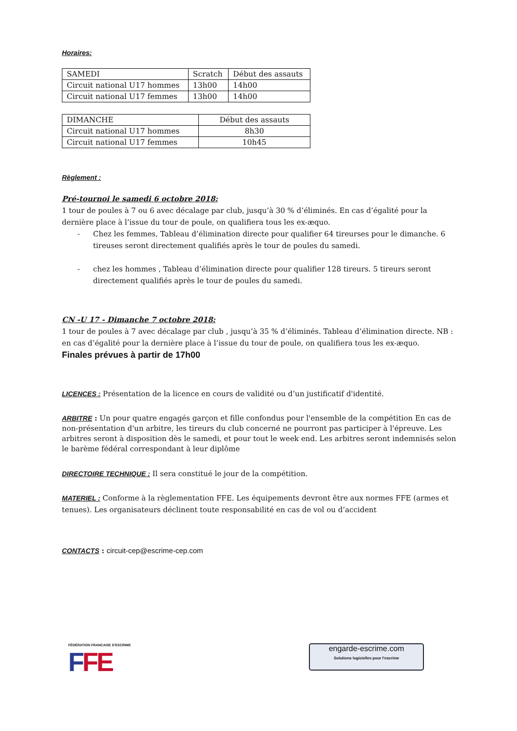Horaires:
| SAMEDI | Scratch | Début des assauts |
| Circuit national U17 hommes | 13h00 | 14h00 |
| Circuit national U17 femmes | 13h00 | 14h00 |
| DIMANCHE | Début des assauts |
| Circuit national U17 hommes | 8h30 |
| Circuit national U17 femmes | 10h45 |
Règlement :
Pré-tournoi le samedi 6 octobre 2018:
1 tour de poules à 7 ou 6 avec décalage par club, jusqu’à 30 % d’éliminés. En cas d’égalité pour la dernière place à l’issue du tour de poule, on qualifiera tous les ex-æquo.
- Chez les femmes, Tableau d’élimination directe pour qualifier 64 tireurses pour le dimanche. 6 tireuses seront directement qualifiés après le tour de poules du samedi.
- chez les hommes , Tableau d’élimination directe pour qualifier 128 tireurs. 5 tireurs seront directement qualifiés après le tour de poules du samedi.
CN -U 17 - Dimanche 7 octobre 2018:
1 tour de poules à 7 avec décalage par club , jusqu’à 35 % d’éliminés. Tableau d’élimination directe. NB : en cas d’égalité pour la dernière place à l’issue du tour de poule, on qualifiera tous les ex-æquo.
Finales prévues à partir de 17h00
LICENCES : Présentation de la licence en cours de validité ou d’un justificatif d'identité.
ARBITRE : Un pour quatre engagés garçon et fille confondus pour l'ensemble de la compétition En cas de non-présentation d'un arbitre, les tireurs du club concerné ne pourront pas participer à l'épreuve. Les arbitres seront à disposition dès le samedi, et pour tout le week end. Les arbitres seront indemnisés selon le barème fédéral correspondant à leur diplôme
DIRECTOIRE TECHNIQUE : Il sera constitué le jour de la compétition.
MATERIEL : Conforme à la règlementation FFE. Les équipements devront être aux normes FFE (armes et tenues). Les organisateurs déclinent toute responsabilité en cas de vol ou d’accident
CONTACTS : circuit-cep@escrime-cep.com
FÉDÉRATION FRANCAISE D'ESCRIME
FFE
engarde-escrime.com
Solutions logicielles pour l'escrime